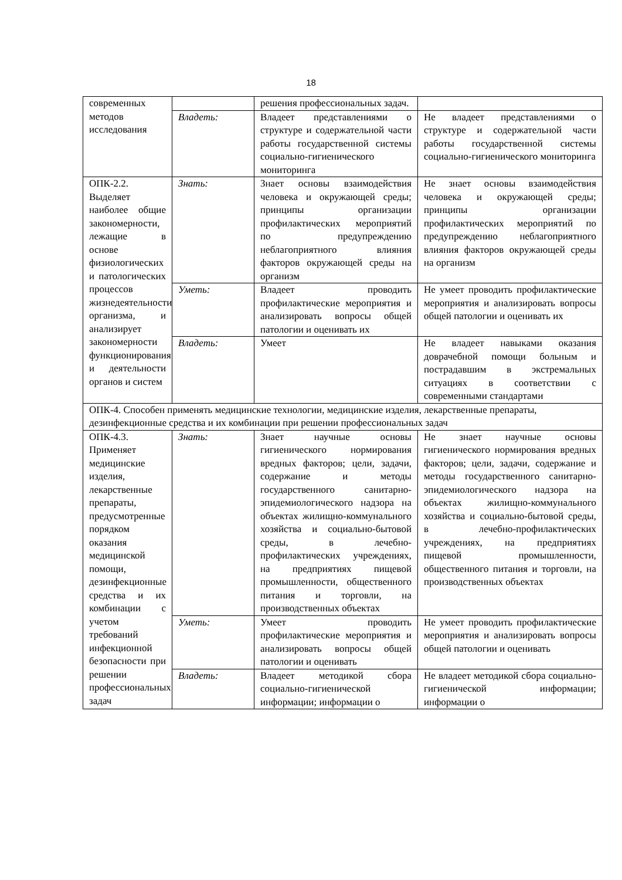18
| современных методов исследования | | решения профессиональных задач. | |
| | Владеть: | Владеет представлениями о структуре и содержательной части работы государственной системы социально-гигиенического мониторинга | Не владеет представлениями о структуре и содержательной части работы государственной системы социально-гигиенического мониторинга |
| ОПК-2.2. Выделяет наиболее общие закономерности, лежащие в основе физиологических и патологических процессов жизнедеятельности организма, и анализирует закономерности функционирования и деятельности органов и систем | Знать: | Знает основы взаимодействия человека и окружающей среды; принципы организации профилактических мероприятий по предупреждению неблагоприятного влияния факторов окружающей среды на организм | Не знает основы взаимодействия человека и окружающей среды; принципы организации профилактических мероприятий по предупреждению неблагоприятного влияния факторов окружающей среды на организм |
| | Уметь: | Владеет проводить профилактические мероприятия и анализировать вопросы общей патологии и оценивать их | Не умеет проводить профилактические мероприятия и анализировать вопросы общей патологии и оценивать их |
| | Владеть: | Умеет | Не владеет навыками оказания доврачебной помощи больным и пострадавшим в экстремальных ситуациях в соответствии с современными стандартами |
| ОПК-4. Способен применять медицинские технологии, медицинские изделия, лекарственные препараты, дезинфекционные средства и их комбинации при решении профессиональных задач | | | |
| ОПК-4.3. Применяет медицинские изделия, лекарственные препараты, предусмотренные порядком оказания медицинской помощи, дезинфекционные средства и их комбинации с учетом требований инфекционной безопасности при решении профессиональных задач | Знать: | Знает научные основы гигиенического нормирования вредных факторов; цели, задачи, содержание и методы государственного санитарно-эпидемиологического надзора на объектах жилищно-коммунального хозяйства и социально-бытовой среды, в лечебно-профилактических учреждениях, на предприятиях пищевой промышленности, общественного питания и торговли, на производственных объектах | Не знает научные основы гигиенического нормирования вредных факторов; цели, задачи, содержание и методы государственного санитарно-эпидемиологического надзора на объектах жилищно-коммунального хозяйства и социально-бытовой среды, в лечебно-профилактических учреждениях, на предприятиях пищевой промышленности, общественного питания и торговли, на производственных объектах |
| | Уметь: | Умеет проводить профилактические мероприятия и анализировать вопросы общей патологии и оценивать | Не умеет проводить профилактические мероприятия и анализировать вопросы общей патологии и оценивать |
| | Владеть: | Владеет методикой сбора социально-гигиенической информации; информации о | Не владеет методикой сбора социально-гигиенической информации; информации о |